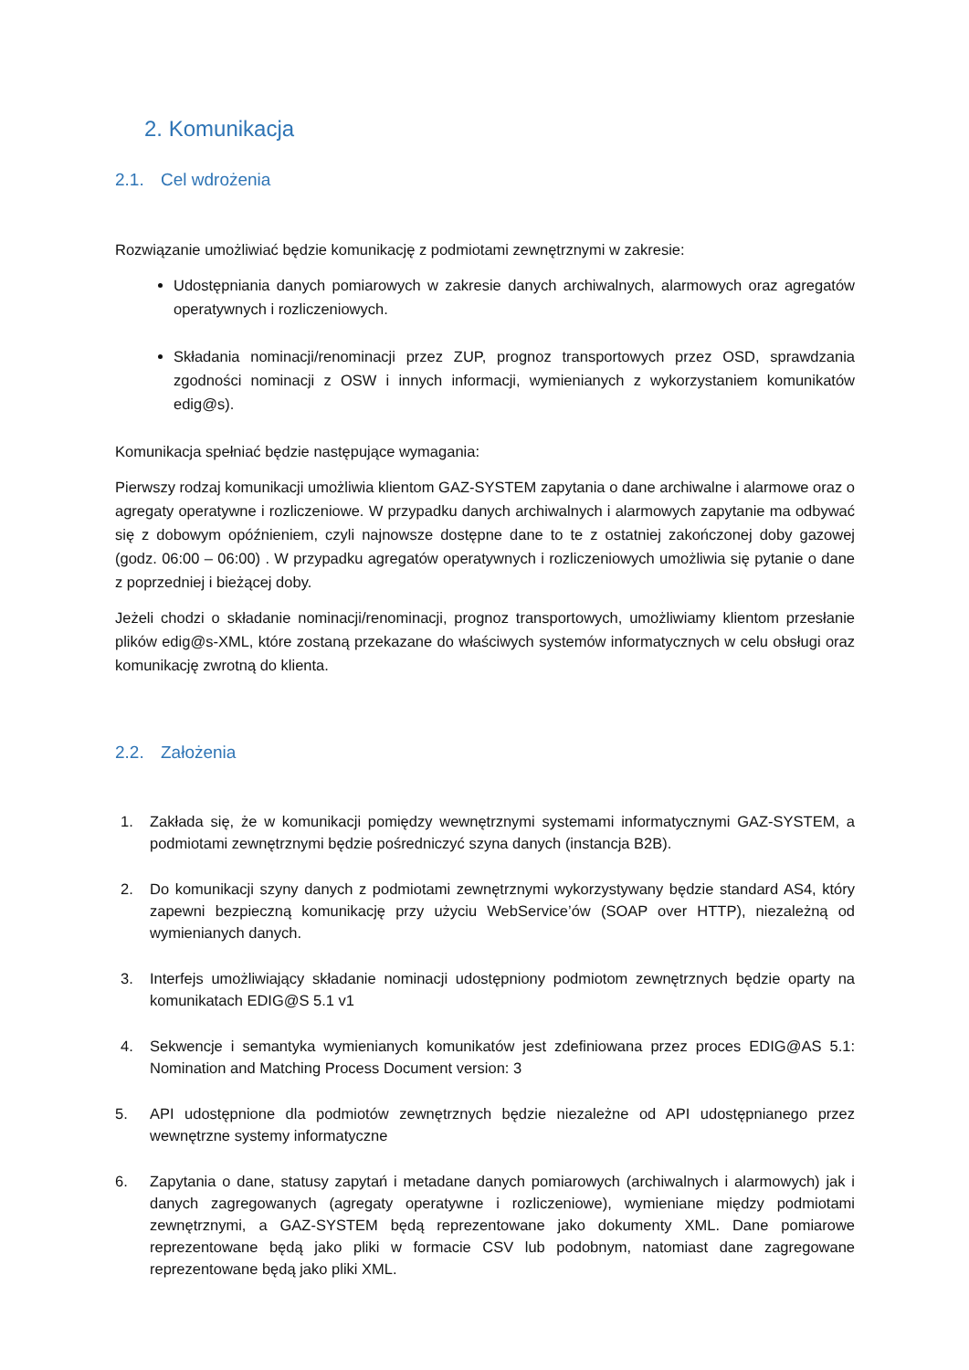2. Komunikacja
2.1. Cel wdrożenia
Rozwiązanie umożliwiać będzie komunikację z podmiotami zewnętrznymi w zakresie:
Udostępniania danych pomiarowych w zakresie danych archiwalnych, alarmowych oraz agregatów operatywnych i rozliczeniowych.
Składania nominacji/renominacji przez ZUP, prognoz transportowych przez OSD, sprawdzania zgodności nominacji z OSW i innych informacji, wymienianych z wykorzystaniem komunikatów edig@s).
Komunikacja spełniać będzie następujące wymagania:
Pierwszy rodzaj komunikacji umożliwia klientom GAZ-SYSTEM zapytania o dane archiwalne i alarmowe oraz o agregaty operatywne i rozliczeniowe. W przypadku danych archiwalnych i alarmowych zapytanie ma odbywać się z dobowym opóźnieniem, czyli najnowsze dostępne dane to te z ostatniej zakończonej doby gazowej (godz. 06:00 – 06:00) . W przypadku agregatów operatywnych i rozliczeniowych umożliwia się pytanie o dane z poprzedniej i bieżącej doby.
Jeżeli chodzi o składanie nominacji/renominacji, prognoz transportowych, umożliwiamy klientom przesłanie plików edig@s-XML, które zostaną przekazane do właściwych systemów informatycznych w celu obsługi oraz komunikację zwrotną do klienta.
2.2. Założenia
1. Zakłada się, że w komunikacji pomiędzy wewnętrznymi systemami informatycznymi GAZ-SYSTEM, a podmiotami zewnętrznymi będzie pośredniczyć szyna danych (instancja B2B).
2. Do komunikacji szyny danych z podmiotami zewnętrznymi wykorzystywany będzie standard AS4, który zapewni bezpieczną komunikację przy użyciu WebService’ów (SOAP over HTTP), niezależną od wymienianych danych.
3. Interfejs umożliwiający składanie nominacji udostępniony podmiotom zewnętrznych będzie oparty na komunikatach EDIG@S 5.1 v1
4. Sekwencje i semantyka wymienianych komunikatów jest zdefiniowana przez proces EDIG@AS 5.1: Nomination and Matching Process Document version: 3
5. API udostępnione dla podmiotów zewnętrznych będzie niezależne od API udostępnianego przez wewnętrzne systemy informatyczne
6. Zapytania o dane, statusy zapytań i metadane danych pomiarowych (archiwalnych i alarmowych) jak i danych zagregowanych (agregaty operatywne i rozliczeniowe), wymieniane między podmiotami zewnętrznymi, a GAZ-SYSTEM będą reprezentowane jako dokumenty XML. Dane pomiarowe reprezentowane będą jako pliki w formacie CSV lub podobnym, natomiast dane zagregowane reprezentowane będą jako pliki XML.